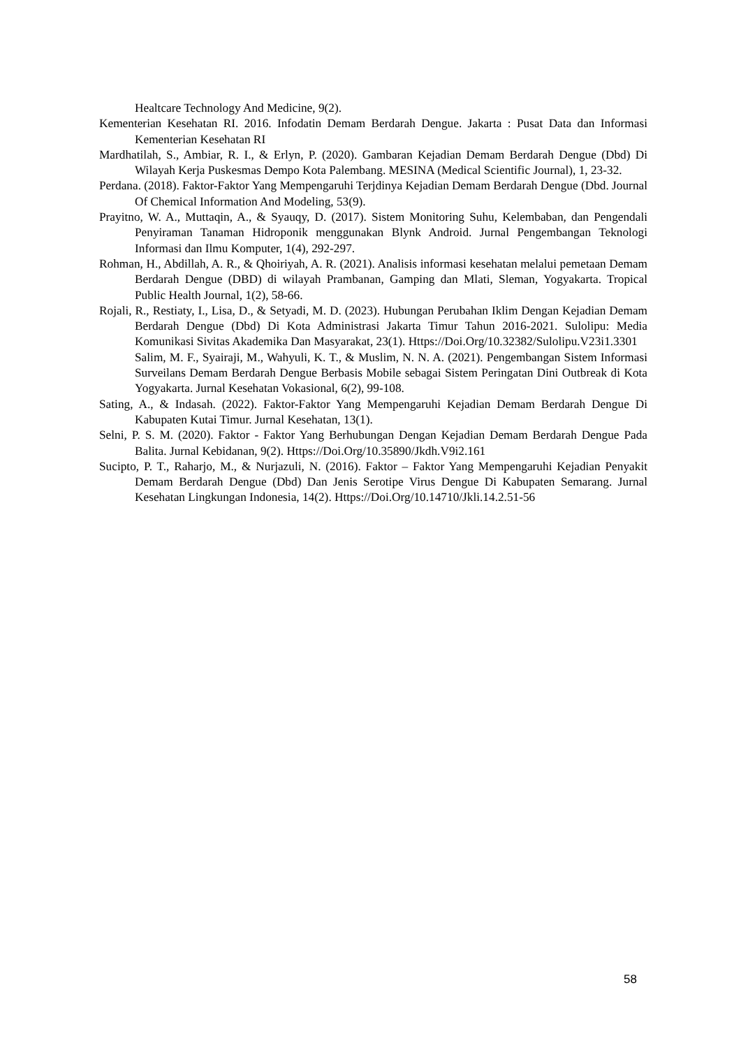Healtcare Technology And Medicine, 9(2).
Kementerian Kesehatan RI. 2016. Infodatin Demam Berdarah Dengue. Jakarta : Pusat Data dan Informasi Kementerian Kesehatan RI
Mardhatilah, S., Ambiar, R. I., & Erlyn, P. (2020). Gambaran Kejadian Demam Berdarah Dengue (Dbd) Di Wilayah Kerja Puskesmas Dempo Kota Palembang. MESINA (Medical Scientific Journal), 1, 23-32.
Perdana. (2018). Faktor-Faktor Yang Mempengaruhi Terjdinya Kejadian Demam Berdarah Dengue (Dbd. Journal Of Chemical Information And Modeling, 53(9).
Prayitno, W. A., Muttaqin, A., & Syauqy, D. (2017). Sistem Monitoring Suhu, Kelembaban, dan Pengendali Penyiraman Tanaman Hidroponik menggunakan Blynk Android. Jurnal Pengembangan Teknologi Informasi dan Ilmu Komputer, 1(4), 292-297.
Rohman, H., Abdillah, A. R., & Qhoiriyah, A. R. (2021). Analisis informasi kesehatan melalui pemetaan Demam Berdarah Dengue (DBD) di wilayah Prambanan, Gamping dan Mlati, Sleman, Yogyakarta. Tropical Public Health Journal, 1(2), 58-66.
Rojali, R., Restiaty, I., Lisa, D., & Setyadi, M. D. (2023). Hubungan Perubahan Iklim Dengan Kejadian Demam Berdarah Dengue (Dbd) Di Kota Administrasi Jakarta Timur Tahun 2016-2021. Sulolipu: Media Komunikasi Sivitas Akademika Dan Masyarakat, 23(1). Https://Doi.Org/10.32382/Sulolipu.V23i1.3301
Salim, M. F., Syairaji, M., Wahyuli, K. T., & Muslim, N. N. A. (2021). Pengembangan Sistem Informasi Surveilans Demam Berdarah Dengue Berbasis Mobile sebagai Sistem Peringatan Dini Outbreak di Kota Yogyakarta. Jurnal Kesehatan Vokasional, 6(2), 99-108.
Sating, A., & Indasah. (2022). Faktor-Faktor Yang Mempengaruhi Kejadian Demam Berdarah Dengue Di Kabupaten Kutai Timur. Jurnal Kesehatan, 13(1).
Selni, P. S. M. (2020). Faktor - Faktor Yang Berhubungan Dengan Kejadian Demam Berdarah Dengue Pada Balita. Jurnal Kebidanan, 9(2). Https://Doi.Org/10.35890/Jkdh.V9i2.161
Sucipto, P. T., Raharjo, M., & Nurjazuli, N. (2016). Faktor – Faktor Yang Mempengaruhi Kejadian Penyakit Demam Berdarah Dengue (Dbd) Dan Jenis Serotipe Virus Dengue Di Kabupaten Semarang. Jurnal Kesehatan Lingkungan Indonesia, 14(2). Https://Doi.Org/10.14710/Jkli.14.2.51-56
58